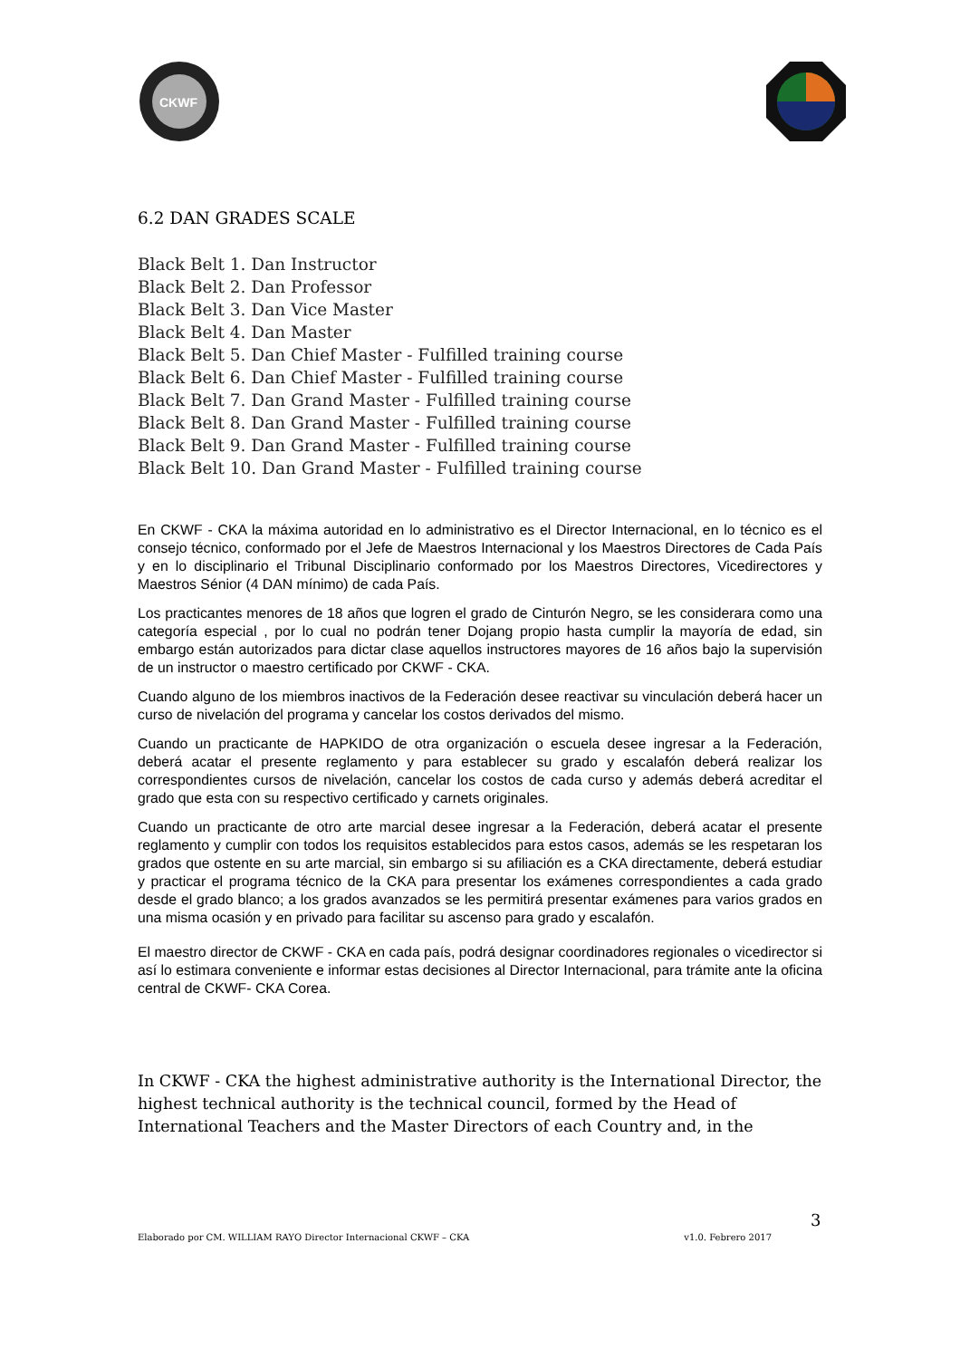CKWF
6.2 DAN GRADES SCALE
Black Belt 1. Dan Instructor
Black Belt 2. Dan Professor
Black Belt 3. Dan Vice Master
Black Belt 4. Dan Master
Black Belt 5. Dan Chief Master - Fulfilled training course
Black Belt 6. Dan Chief Master - Fulfilled training course
Black Belt 7. Dan Grand Master - Fulfilled training course
Black Belt 8. Dan Grand Master - Fulfilled training course
Black Belt 9. Dan Grand Master - Fulfilled training course
Black Belt 10. Dan Grand Master - Fulfilled training course
En CKWF - CKA la máxima autoridad en lo administrativo es el Director Internacional, en lo técnico es el consejo técnico, conformado por el Jefe de Maestros Internacional y los Maestros Directores de Cada País y en lo disciplinario el Tribunal Disciplinario conformado por los Maestros Directores, Vicedirectores y Maestros Sénior (4 DAN mínimo) de cada País.
Los practicantes menores de 18 años que logren el grado de Cinturón Negro, se les considerara como una categoría especial , por lo cual no podrán tener Dojang propio hasta cumplir la mayoría de edad, sin embargo están autorizados para dictar clase aquellos instructores mayores de 16 años bajo la supervisión de un instructor o maestro certificado por CKWF - CKA.
Cuando alguno de los miembros inactivos de la Federación desee reactivar su vinculación deberá hacer un curso de nivelación del programa y cancelar los costos derivados del mismo.
Cuando un practicante de HAPKIDO de otra organización o escuela desee ingresar a la Federación, deberá acatar el presente reglamento y para establecer su grado y escalafón deberá realizar los correspondientes cursos de nivelación, cancelar los costos de cada curso y además deberá acreditar el grado que esta con su respectivo certificado y carnets originales.
Cuando un practicante de otro arte marcial desee ingresar a la Federación, deberá acatar el presente reglamento y cumplir con todos los requisitos establecidos para estos casos, además se les respetaran los grados que ostente en su arte marcial, sin embargo si su afiliación es a CKA directamente, deberá estudiar y practicar el programa técnico de la CKA para presentar los exámenes correspondientes a cada grado desde el grado blanco; a los grados avanzados se les permitirá presentar exámenes para varios grados en una misma ocasión y en privado para facilitar su ascenso para grado y escalafón.
El maestro director de CKWF - CKA en cada país, podrá designar coordinadores regionales o vicedirector si así lo estimara conveniente e informar estas decisiones al Director Internacional, para trámite ante la oficina central de CKWF- CKA Corea.
In CKWF - CKA the highest administrative authority is the International Director, the highest technical authority is the technical council, formed by the Head of International Teachers and the Master Directors of each Country and, in the
3
Elaborado por CM. WILLIAM RAYO Director Internacional CKWF – CKA v1.0. Febrero 2017